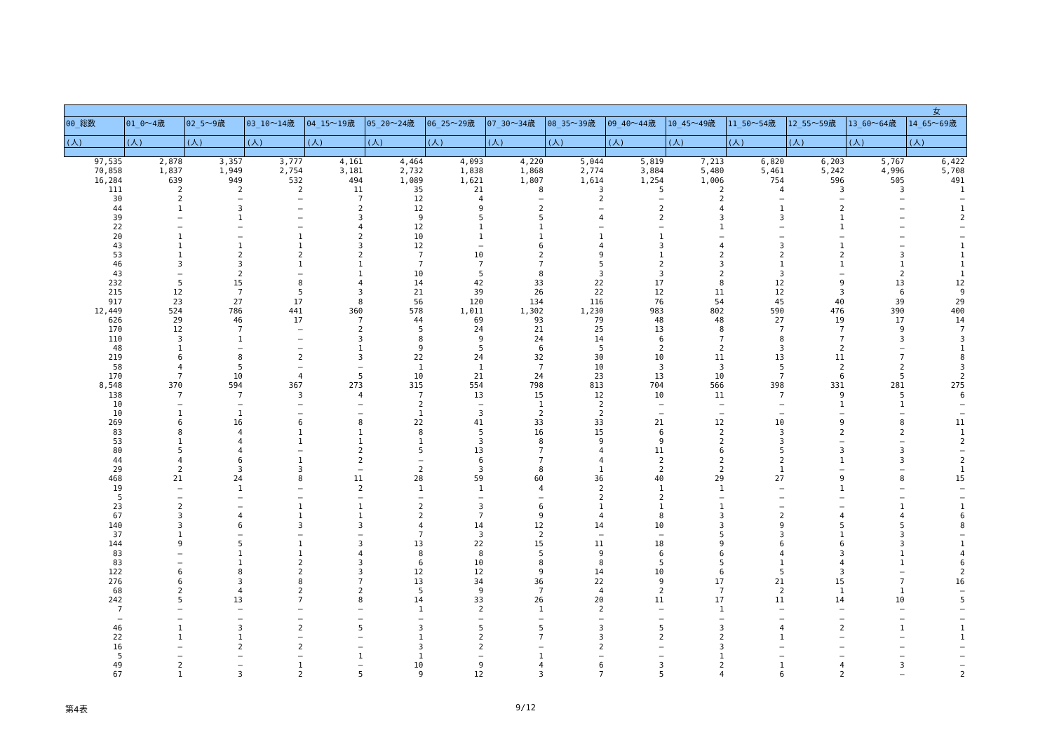| | | | | | | | | | | | | | | 女 |
| --- | --- | --- | --- | --- | --- | --- | --- | --- | --- | --- | --- | --- | --- | --- |
| 00_総数 | 01_0～4歳 | 02_5～9歳 | 03_10～14歳 | 04_15～19歳 | 05_20～24歳 | 06_25～29歳 | 07_30～34歳 | 08_35～39歳 | 09_40～44歳 | 10_45～49歳 | 11_50～54歳 | 12_55～59歳 | 13_60～64歳 | 14_65～69歳 |
| (人) | (人) | (人) | (人) | (人) | (人) | (人) | (人) | (人) | (人) | (人) | (人) | (人) | (人) | (人) |
| 97,535 | 2,878 | 3,357 | 3,777 | 4,161 | 4,464 | 4,093 | 4,220 | 5,044 | 5,819 | 7,213 | 6,820 | 6,203 | 5,767 | 6,422 |
| 70,858 | 1,837 | 1,949 | 2,754 | 3,181 | 2,732 | 1,838 | 1,868 | 2,774 | 3,884 | 5,480 | 5,461 | 5,242 | 4,996 | 5,708 |
| 16,284 | 639 | 949 | 532 | 494 | 1,089 | 1,621 | 1,807 | 1,614 | 1,254 | 1,006 | 754 | 596 | 505 | 491 |
| 111 | 2 | 2 | 2 | 11 | 35 | 21 | 8 | 3 | 5 | 2 | 4 | 3 | 3 | 1 |
| 30 | 2 | – | – | 7 | 12 | 4 | – | 2 | – | 2 | – | – | – | – |
| 44 | 1 | 3 | – | 2 | 12 | 9 | 2 | – | 2 | 4 | 1 | 2 | – | 1 |
| 39 | – | 1 | – | 3 | 9 | 5 | 5 | 4 | 2 | 3 | 3 | 1 | – | 2 |
| 22 | – | – | – | 4 | 12 | 1 | 1 | – | – | 1 | – | 1 | – | – |
| 20 | 1 | – | 1 | 2 | 10 | 1 | 1 | 1 | 1 | – | – | – | – | – |
| 43 | 1 | 1 | 1 | 3 | 12 | – | 6 | 4 | 3 | 4 | 3 | 1 | – | 1 |
| 53 | 1 | 2 | 2 | 2 | 7 | 10 | 2 | 9 | 1 | 2 | 2 | 2 | 3 | 1 |
| 46 | 3 | 3 | 1 | 1 | 7 | 7 | 7 | 5 | 2 | 3 | 1 | 1 | 1 | 1 |
| 43 | – | 2 | – | 1 | 10 | 5 | 8 | 3 | 3 | 2 | 3 | – | 2 | 1 |
| 232 | 5 | 15 | 8 | 4 | 14 | 42 | 33 | 22 | 17 | 8 | 12 | 9 | 13 | 12 |
| 215 | 12 | 7 | 5 | 3 | 21 | 39 | 26 | 22 | 12 | 11 | 12 | 3 | 6 | 9 |
| 917 | 23 | 27 | 17 | 8 | 56 | 120 | 134 | 116 | 76 | 54 | 45 | 40 | 39 | 29 |
| 12,449 | 524 | 786 | 441 | 360 | 578 | 1,011 | 1,302 | 1,230 | 983 | 802 | 590 | 476 | 390 | 400 |
| 626 | 29 | 46 | 17 | 7 | 44 | 69 | 93 | 79 | 48 | 48 | 27 | 19 | 17 | 14 |
| 170 | 12 | 7 | – | 2 | 5 | 24 | 21 | 25 | 13 | 8 | 7 | 7 | 9 | 7 |
| 110 | 3 | 1 | – | 3 | 8 | 9 | 24 | 14 | 6 | 7 | 8 | 7 | 3 | 3 |
| 48 | 1 | – | – | 1 | 9 | 5 | 6 | 5 | 2 | 2 | 3 | 2 | – | 1 |
| 219 | 6 | 8 | 2 | 3 | 22 | 24 | 32 | 30 | 10 | 11 | 13 | 11 | 7 | 8 |
| 58 | 4 | 5 | – | – | 1 | 1 | 7 | 10 | 3 | 3 | 5 | 2 | 2 | 3 |
| 170 | 7 | 10 | 4 | 5 | 10 | 21 | 24 | 23 | 13 | 10 | 7 | 6 | 5 | 2 |
| 8,548 | 370 | 594 | 367 | 273 | 315 | 554 | 798 | 813 | 704 | 566 | 398 | 331 | 281 | 275 |
| 138 | 7 | 7 | 3 | 4 | 7 | 13 | 15 | 12 | 10 | 11 | 7 | 9 | 5 | 6 |
| 10 | – | – | – | – | 2 | – | 1 | 2 | – | – | – | 1 | 1 | – |
| 10 | 1 | 1 | – | – | 1 | 3 | 2 | 2 | – | – | – | – | – | – |
| 269 | 6 | 16 | 6 | 8 | 22 | 41 | 33 | 33 | 21 | 12 | 10 | 9 | 8 | 11 |
| 83 | 8 | 4 | 1 | 1 | 8 | 5 | 16 | 15 | 6 | 2 | 3 | 2 | 2 | 1 |
| 53 | 1 | 4 | 1 | 1 | 1 | 3 | 8 | 9 | 9 | 2 | 3 | – | – | 2 |
| 80 | 5 | 4 | – | 2 | 5 | 13 | 7 | 4 | 11 | 6 | 5 | 3 | 3 | – |
| 44 | 4 | 6 | 1 | 2 | – | 6 | 7 | 4 | 2 | 2 | 2 | 1 | 3 | 2 |
| 29 | 2 | 3 | 3 | – | 2 | 3 | 8 | 1 | 2 | 2 | 1 | – | – | 1 |
| 468 | 21 | 24 | 8 | 11 | 28 | 59 | 60 | 36 | 40 | 29 | 27 | 9 | 8 | 15 |
| 19 | – | 1 | – | 2 | 1 | 1 | 4 | 2 | 1 | 1 | – | 1 | – | – |
| 5 | – | – | – | – | – | – | – | 2 | 2 | – | – | – | – | – |
| 23 | 2 | – | 1 | 1 | 2 | 3 | 6 | 1 | 1 | 1 | – | – | 1 | 1 |
| 67 | 3 | 4 | 1 | 1 | 2 | 7 | 9 | 4 | 8 | 3 | 2 | 4 | 4 | 6 |
| 140 | 3 | 6 | 3 | 3 | 4 | 14 | 12 | 14 | 10 | 3 | 9 | 5 | 5 | 8 |
| 37 | 1 | – | – | – | 7 | 3 | 2 | – | – | 5 | 3 | 1 | 3 | – |
| 144 | 9 | 5 | 1 | 3 | 13 | 22 | 15 | 11 | 18 | 9 | 6 | 6 | 3 | 1 |
| 83 | – | 1 | 1 | 4 | 8 | 8 | 5 | 9 | 6 | 6 | 4 | 3 | 1 | 4 |
| 83 | – | 1 | 2 | 3 | 6 | 10 | 8 | 8 | 5 | 5 | 1 | 4 | 1 | 6 |
| 122 | 6 | 8 | 2 | 3 | 12 | 12 | 9 | 14 | 10 | 6 | 5 | 3 | – | 2 |
| 276 | 6 | 3 | 8 | 7 | 13 | 34 | 36 | 22 | 9 | 17 | 21 | 15 | 7 | 16 |
| 68 | 2 | 4 | 2 | 2 | 5 | 9 | 7 | 4 | 2 | 7 | 2 | 1 | 1 | – |
| 242 | 5 | 13 | 7 | 8 | 14 | 33 | 26 | 20 | 11 | 17 | 11 | 14 | 10 | 5 |
| 7 | – | – | – | – | 1 | 2 | 1 | 2 | – | 1 | – | – | – | – |
| – | – | – | – | – | – | – | – | – | – | – | – | – | – | – |
| 46 | 1 | 3 | 2 | 5 | 3 | 5 | 5 | 3 | 5 | 3 | 4 | 2 | 1 | 1 |
| 22 | 1 | 1 | – | – | 1 | 2 | 7 | 3 | 2 | 2 | 1 | – | – | 1 |
| 16 | – | 2 | 2 | – | 3 | 2 | – | 2 | – | 3 | – | – | – | – |
| 5 | – | – | – | 1 | 1 | – | 1 | – | – | 1 | – | – | – | – |
| 49 | 2 | – | 1 | – | 10 | 9 | 4 | 6 | 3 | 2 | 1 | 4 | 3 | – |
| 67 | 1 | 3 | 2 | 5 | 9 | 12 | 3 | 7 | 5 | 4 | 6 | 2 | – | 2 |
第4表 9/12